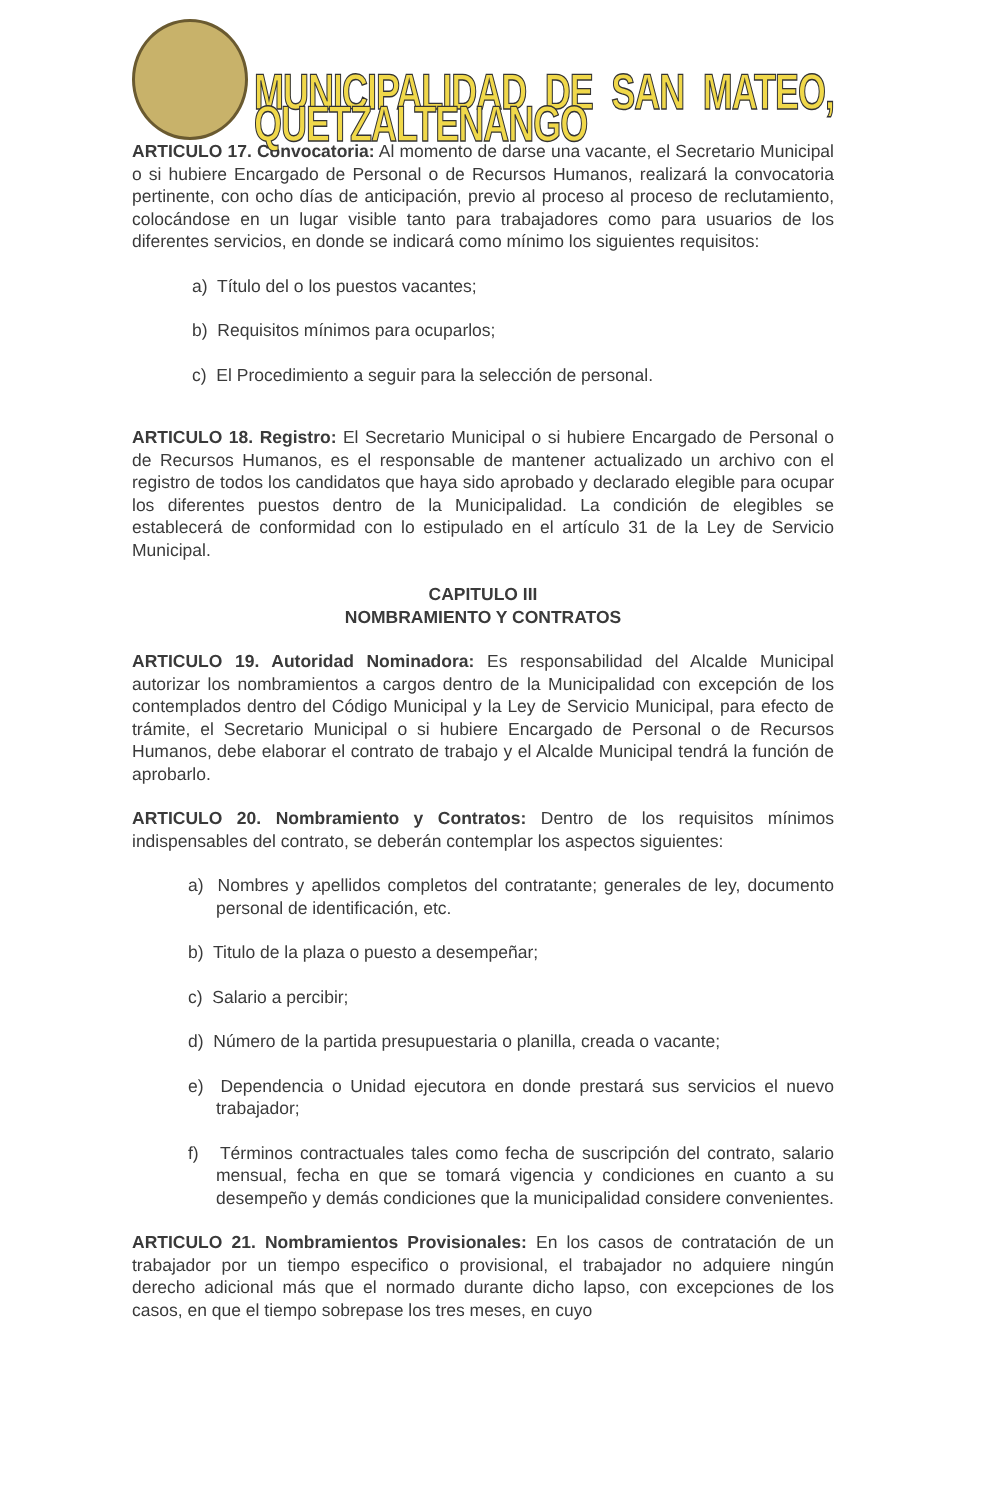MUNICIPALIDAD DE SAN MATEO, QUETZALTENANGO
ARTICULO 17. Convocatoria: Al momento de darse una vacante, el Secretario Municipal o si hubiere Encargado de Personal o de Recursos Humanos, realizará la convocatoria pertinente, con ocho días de anticipación, previo al proceso al proceso de reclutamiento, colocándose en un lugar visible tanto para trabajadores como para usuarios de los diferentes servicios, en donde se indicará como mínimo los siguientes requisitos:
a) Título del o los puestos vacantes;
b) Requisitos mínimos para ocuparlos;
c) El Procedimiento a seguir para la selección de personal.
ARTICULO 18. Registro: El Secretario Municipal o si hubiere Encargado de Personal o de Recursos Humanos, es el responsable de mantener actualizado un archivo con el registro de todos los candidatos que haya sido aprobado y declarado elegible para ocupar los diferentes puestos dentro de la Municipalidad. La condición de elegibles se establecerá de conformidad con lo estipulado en el artículo 31 de la Ley de Servicio Municipal.
CAPITULO III
NOMBRAMIENTO Y CONTRATOS
ARTICULO 19. Autoridad Nominadora: Es responsabilidad del Alcalde Municipal autorizar los nombramientos a cargos dentro de la Municipalidad con excepción de los contemplados dentro del Código Municipal y la Ley de Servicio Municipal, para efecto de trámite, el Secretario Municipal o si hubiere Encargado de Personal o de Recursos Humanos, debe elaborar el contrato de trabajo y el Alcalde Municipal tendrá la función de aprobarlo.
ARTICULO 20. Nombramiento y Contratos: Dentro de los requisitos mínimos indispensables del contrato, se deberán contemplar los aspectos siguientes:
a) Nombres y apellidos completos del contratante; generales de ley, documento personal de identificación, etc.
b) Titulo de la plaza o puesto a desempeñar;
c) Salario a percibir;
d) Número de la partida presupuestaria o planilla, creada o vacante;
e) Dependencia o Unidad ejecutora en donde prestará sus servicios el nuevo trabajador;
f) Términos contractuales tales como fecha de suscripción del contrato, salario mensual, fecha en que se tomará vigencia y condiciones en cuanto a su desempeño y demás condiciones que la municipalidad considere convenientes.
ARTICULO 21. Nombramientos Provisionales: En los casos de contratación de un trabajador por un tiempo especifico o provisional, el trabajador no adquiere ningún derecho adicional más que el normado durante dicho lapso, con excepciones de los casos, en que el tiempo sobrepase los tres meses, en cuyo